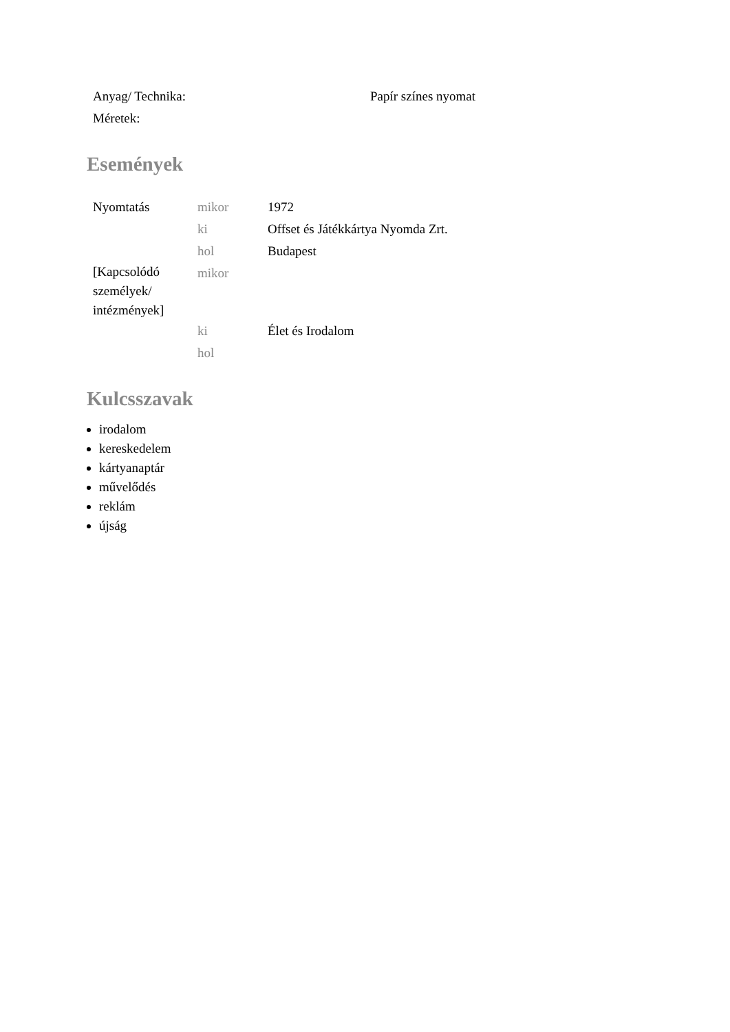| Anyag/ Technika: | Papír színes nyomat |
| Méretek: | |
Események
| Nyomtatás | mikor | 1972 |
| | ki | Offset és Játékkártya Nyomda Zrt. |
| | hol | Budapest |
| [Kapcsolódó személyek/ intézmények] | mikor | |
| | ki | Élet és Irodalom |
| | hol | |
Kulcsszavak
irodalom
kereskedelem
kártyanaptár
művelődés
reklám
újság